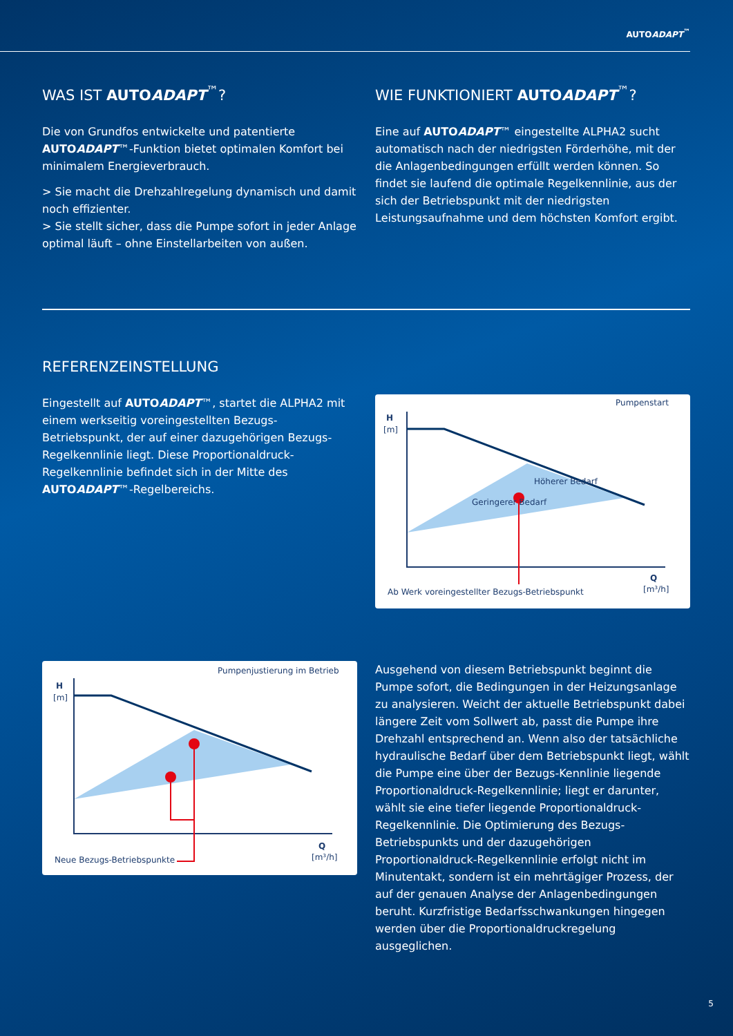AUTOADAPT<sup>™</sup>
WAS IST AUTOADAPT<sup>™</sup>?
Die von Grundfos entwickelte und patentierte AUTOADAPT™-Funktion bietet optimalen Komfort bei minimalem Energieverbrauch.
> Sie macht die Drehzahlregelung dynamisch und damit noch effizienter.
> Sie stellt sicher, dass die Pumpe sofort in jeder Anlage optimal läuft – ohne Einstellarbeiten von außen.
WIE FUNKTIONIERT AUTOADAPT<sup>™</sup>?
Eine auf AUTOADAPT™ eingestellte ALPHA2 sucht automatisch nach der niedrigsten Förderhöhe, mit der die Anlagenbedingungen erfüllt werden können. So findet sie laufend die optimale Regelkennlinie, aus der sich der Betriebspunkt mit der niedrigsten Leistungsaufnahme und dem höchsten Komfort ergibt.
REFERENZEINSTELLUNG
Eingestellt auf AUTOADAPT™, startet die ALPHA2 mit einem werkseitig voreingestellten Bezugs-Betriebspunkt, der auf einer dazugehörigen Bezugs-Regelkennlinie liegt. Diese Proportionaldruck-Regelkennlinie befindet sich in der Mitte des AUTOADAPT™-Regelbereichs.
Pumpenstart
H
[m]
Höherer Bedarf
Geringerer Bedarf
Q
[m³/h]
Ab Werk voreingestellter Bezugs-Betriebspunkt
Pumpenjustierung im Betrieb
H
[m]
Q
[m³/h]
Neue Bezugs-Betriebspunkte
Ausgehend von diesem Betriebspunkt beginnt die Pumpe sofort, die Bedingungen in der Heizungsanlage zu analysieren. Weicht der aktuelle Betriebspunkt dabei längere Zeit vom Sollwert ab, passt die Pumpe ihre Drehzahl entsprechend an. Wenn also der tatsächliche hydraulische Bedarf über dem Betriebspunkt liegt, wählt die Pumpe eine über der Bezugs-Kennlinie liegende Proportionaldruck-Regelkennlinie; liegt er darunter, wählt sie eine tiefer liegende Proportionaldruck-Regelkennlinie. Die Optimierung des Bezugs-Betriebspunkts und der dazugehörigen Proportionaldruck-Regelkennlinie erfolgt nicht im Minutentakt, sondern ist ein mehrtägiger Prozess, der auf der genauen Analyse der Anlagenbedingungen beruht. Kurzfristige Bedarfsschwankungen hingegen werden über die Proportionaldruckregelung ausgeglichen.
5